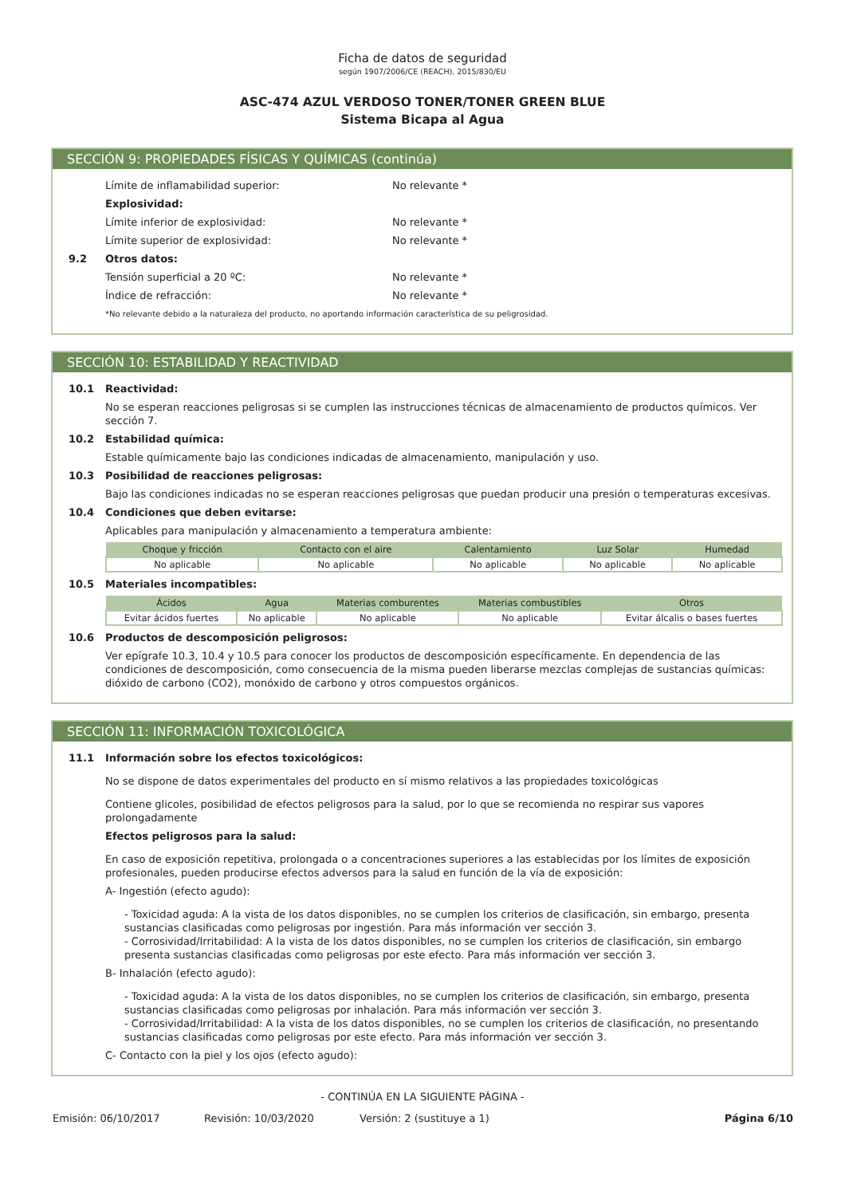Ficha de datos de seguridad
según 1907/2006/CE (REACH), 2015/830/EU
ASC-474 AZUL VERDOSO TONER/TONER GREEN BLUE
Sistema Bicapa al Agua
SECCIÓN 9: PROPIEDADES FÍSICAS Y QUÍMICAS (continúa)
Límite de inflamabilidad superior: No relevante *
Explosividad:
Límite inferior de explosividad: No relevante *
Límite superior de explosividad: No relevante *
9.2 Otros datos:
Tensión superficial a 20 ºC: No relevante *
Índice de refracción: No relevante *
*No relevante debido a la naturaleza del producto, no aportando información característica de su peligrosidad.
SECCIÓN 10: ESTABILIDAD Y REACTIVIDAD
10.1 Reactividad:
No se esperan reacciones peligrosas si se cumplen las instrucciones técnicas de almacenamiento de productos químicos. Ver sección 7.
10.2 Estabilidad química:
Estable químicamente bajo las condiciones indicadas de almacenamiento, manipulación y uso.
10.3 Posibilidad de reacciones peligrosas:
Bajo las condiciones indicadas no se esperan reacciones peligrosas que puedan producir una presión o temperaturas excesivas.
10.4 Condiciones que deben evitarse:
Aplicables para manipulación y almacenamiento a temperatura ambiente:
| Choque y fricción | Contacto con el aire | Calentamiento | Luz Solar | Humedad |
| --- | --- | --- | --- | --- |
| No aplicable | No aplicable | No aplicable | No aplicable | No aplicable |
10.5 Materiales incompatibles:
| Ácidos | Agua | Materias comburentes | Materias combustibles | Otros |
| --- | --- | --- | --- | --- |
| Evitar ácidos fuertes | No aplicable | No aplicable | No aplicable | Evitar álcalis o bases fuertes |
10.6 Productos de descomposición peligrosos:
Ver epígrafe 10.3, 10.4 y 10.5 para conocer los productos de descomposición específicamente. En dependencia de las condiciones de descomposición, como consecuencia de la misma pueden liberarse mezclas complejas de sustancias químicas: dióxido de carbono (CO2), monóxido de carbono y otros compuestos orgánicos.
SECCIÓN 11: INFORMACIÓN TOXICOLÓGICA
11.1 Información sobre los efectos toxicológicos:
No se dispone de datos experimentales del producto en sí mismo relativos a las propiedades toxicológicas
Contiene glicoles, posibilidad de efectos peligrosos para la salud, por lo que se recomienda no respirar sus vapores prolongadamente
Efectos peligrosos para la salud:
En caso de exposición repetitiva, prolongada o a concentraciones superiores a las establecidas por los límites de exposición profesionales, pueden producirse efectos adversos para la salud en función de la vía de exposición:
A- Ingestión (efecto agudo):
- Toxicidad aguda: A la vista de los datos disponibles, no se cumplen los criterios de clasificación, sin embargo, presenta sustancias clasificadas como peligrosas por ingestión. Para más información ver sección 3.
- Corrosividad/Irritabilidad: A la vista de los datos disponibles, no se cumplen los criterios de clasificación, sin embargo presenta sustancias clasificadas como peligrosas por este efecto. Para más información ver sección 3.
B- Inhalación (efecto agudo):
- Toxicidad aguda: A la vista de los datos disponibles, no se cumplen los criterios de clasificación, sin embargo, presenta sustancias clasificadas como peligrosas por inhalación. Para más información ver sección 3.
- Corrosividad/Irritabilidad: A la vista de los datos disponibles, no se cumplen los criterios de clasificación, no presentando sustancias clasificadas como peligrosas por este efecto. Para más información ver sección 3.
C- Contacto con la piel y los ojos (efecto agudo):
- CONTINÚA EN LA SIGUIENTE PÁGINA -
Emisión: 06/10/2017 Revisión: 10/03/2020 Versión: 2 (sustituye a 1) Página 6/10